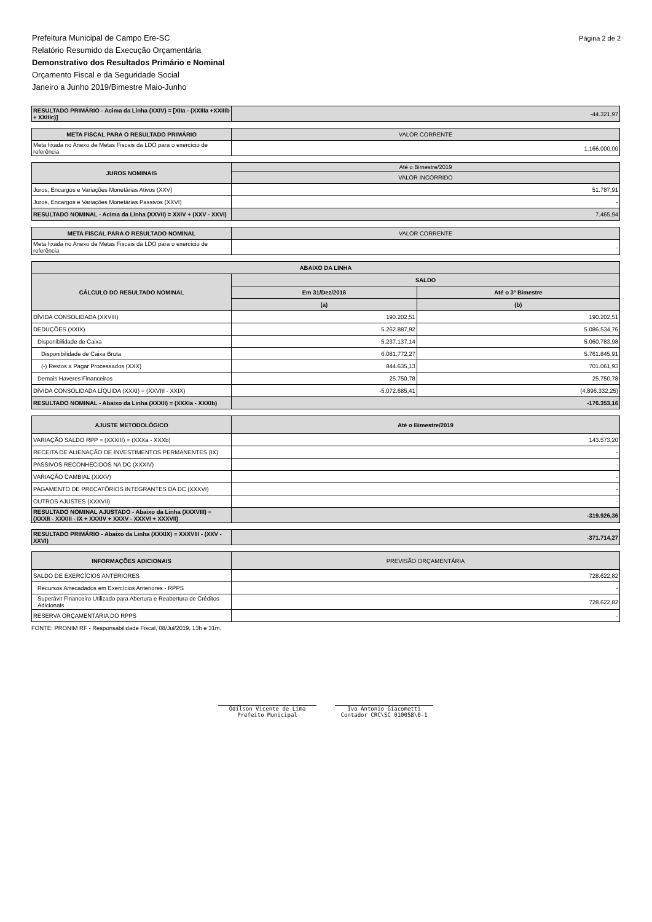Página 2 de 2 Prefeitura Municipal de Campo Ere-SC
Relatório Resumido da Execução Orçamentária
Demonstrativo dos Resultados Primário e Nominal
Orçamento Fiscal e da Seguridade Social
Janeiro a Junho 2019/Bimestre Maio-Junho
| RESULTADO PRIMÁRIO - Acima da Linha (XXIV) = [XIIa - (XXIIIa +XXIIIb + XXIIIc)] | -44.321,97 |
| META FISCAL PARA O RESULTADO PRIMÁRIO | VALOR CORRENTE |
| Meta fixada no Anexo de Metas Fiscais da LDO para o exercício de referência | 1.166.000,00 |
| JUROS NOMINAIS | Até o Bimestre/2019 |
| | VALOR INCORRIDO |
| Juros, Encargos e Variações Monetárias Ativos (XXV) | 51.787,91 |
| Juros, Encargos e Variações Monetárias Passivos (XXVI) | - |
| RESULTADO NOMINAL - Acima da Linha (XXVII) = XXIV + (XXV - XXVI) | 7.465,94 |
| META FISCAL PARA O RESULTADO NOMINAL | VALOR CORRENTE |
| Meta fixada no Anexo de Metas Fiscais da LDO para o exercício de referência | - |
| ABAIXO DA LINHA | | |
| --- | --- | --- |
| CÁLCULO DO RESULTADO NOMINAL | SALDO | |
| | Em 31/Dez/2018 | Até o 3º Bimestre |
| | (a) | (b) |
| DÍVIDA CONSOLIDADA (XXVIII) | 190.202,51 | 190.202,51 |
| DEDUÇÕES (XXIX) | 5.262.887,92 | 5.086.534,76 |
| Disponibilidade de Caixa | 5.237.137,14 | 5.060.783,98 |
| Disponibilidade de Caixa Bruta | 6.081.772,27 | 5.761.845,91 |
| (-) Restos a Pagar Processados (XXX) | 844.635,13 | 701.061,93 |
| Demais Haveres Financeiros | 25.750,78 | 25.750,78 |
| DÍVIDA CONSOLIDADA LÍQUIDA (XXXI) = (XXVIII - XXIX) | -5.072.685,41 | (4.896.332,25) |
| RESULTADO NOMINAL - Abaixo da Linha (XXXII) = (XXXIa - XXXIb) | -176.353,16 | |
| AJUSTE METODOLÓGICO | Até o Bimestre/2019 |
| --- | --- |
| VARIAÇÃO SALDO RPP = (XXXIII) = (XXXa - XXXb) | 143.573,20 |
| RECEITA DE ALIENAÇÃO DE INVESTIMENTOS PERMANENTES (IX) | - |
| PASSIVOS RECONHECIDOS NA DC (XXXIV) | - |
| VARIAÇÃO CAMBIAL (XXXV) | - |
| PAGAMENTO DE PRECATÓRIOS INTEGRANTES DA DC (XXXVI) | - |
| OUTROS AJUSTES (XXXVII) | - |
| RESULTADO NOMINAL AJUSTADO - Abaixo da Linha (XXXVIII) = (XXXII - XXXIII - IX + XXXIV + XXXV - XXXVI + XXXVII) | -319.926,36 |
| RESULTADO PRIMÁRIO - Abaixo da Linha (XXXIX) = XXXVIII - (XXV - XXVI) | -371.714,27 |
| INFORMAÇÕES ADICIONAIS | PREVISÃO ORÇAMENTÁRIA |
| SALDO DE EXERCÍCIOS ANTERIORES | 728.622,82 |
| Recursos Arrecadados em Exercícios Anteriores - RPPS | - |
| Superávit Financeiro Utilizado para Abertura e Reabertura de Créditos Adicionais | 728.622,82 |
| RESERVA ORÇAMENTÁRIA DO RPPS | - |
FONTE: PRONIM RF - Responsabilidade Fiscal, 08/Jul/2019, 13h e 31m.
Odilson Vicente de Lima
Prefeito Municipal
Ivo Antonio Giacometti
Contador CRC\SC 010058\0-1